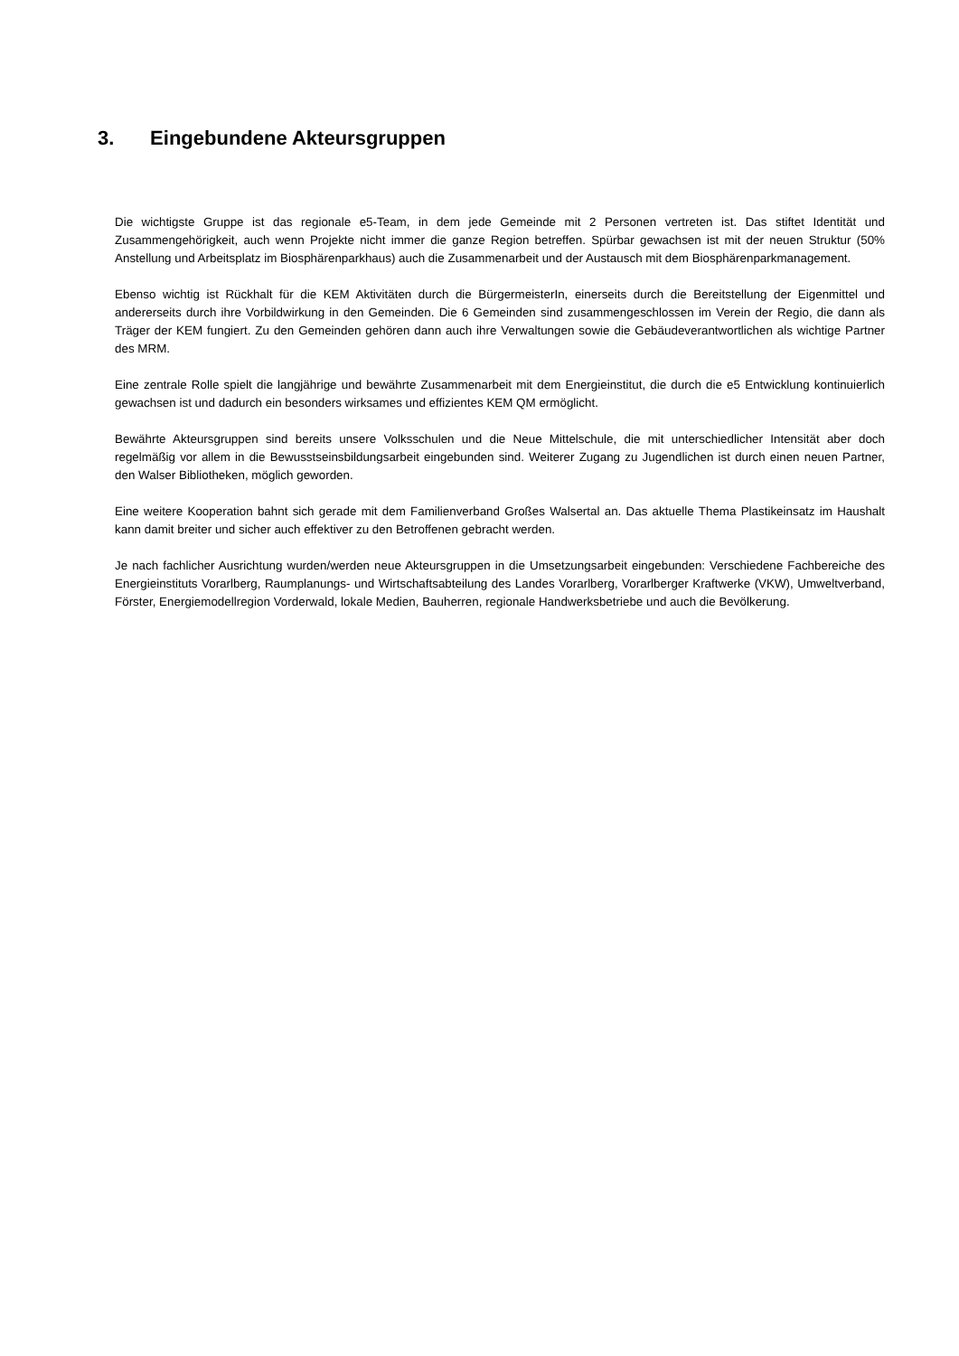3. Eingebundene Akteursgruppen
Die wichtigste Gruppe ist das regionale e5-Team, in dem jede Gemeinde mit 2 Personen vertreten ist. Das stiftet Identität und Zusammengehörigkeit, auch wenn Projekte nicht immer die ganze Region betreffen. Spürbar gewachsen ist mit der neuen Struktur (50% Anstellung und Arbeitsplatz im Biosphärenparkhaus) auch die Zusammenarbeit und der Austausch mit dem Biosphärenparkmanagement.
Ebenso wichtig ist Rückhalt für die KEM Aktivitäten durch die BürgermeisterIn, einerseits durch die Bereitstellung der Eigenmittel und andererseits durch ihre Vorbildwirkung in den Gemeinden. Die 6 Gemeinden sind zusammengeschlossen im Verein der Regio, die dann als Träger der KEM fungiert. Zu den Gemeinden gehören dann auch ihre Verwaltungen sowie die Gebäudeverantwortlichen als wichtige Partner des MRM.
Eine zentrale Rolle spielt die langjährige und bewährte Zusammenarbeit mit dem Energieinstitut, die durch die e5 Entwicklung kontinuierlich gewachsen ist und dadurch ein besonders wirksames und effizientes KEM QM ermöglicht.
Bewährte Akteursgruppen sind bereits unsere Volksschulen und die Neue Mittelschule, die mit unterschiedlicher Intensität aber doch regelmäßig vor allem in die Bewusstseinsbildungsarbeit eingebunden sind. Weiterer Zugang zu Jugendlichen ist durch einen neuen Partner, den Walser Bibliotheken, möglich geworden.
Eine weitere Kooperation bahnt sich gerade mit dem Familienverband Großes Walsertal an. Das aktuelle Thema Plastikeinsatz im Haushalt kann damit breiter und sicher auch effektiver zu den Betroffenen gebracht werden.
Je nach fachlicher Ausrichtung wurden/werden neue Akteursgruppen in die Umsetzungsarbeit eingebunden: Verschiedene Fachbereiche des Energieinstituts Vorarlberg, Raumplanungs- und Wirtschaftsabteilung des Landes Vorarlberg, Vorarlberger Kraftwerke (VKW), Umweltverband, Förster, Energiemodellregion Vorderwald, lokale Medien, Bauherren, regionale Handwerksbetriebe und auch die Bevölkerung.